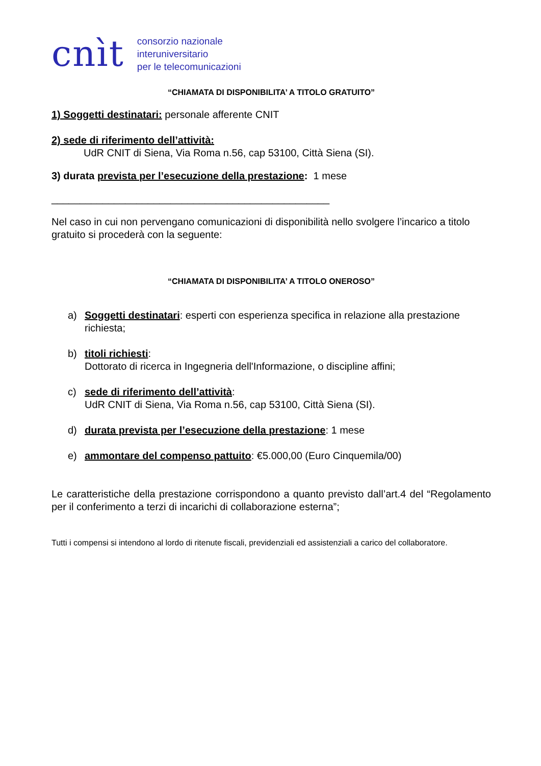cnìt
consorzio nazionale
interuniversitario
per le telecomunicazioni
“CHIAMATA DI DISPONIBILITA’ A TITOLO GRATUITO”
1) Soggetti destinatari: personale afferente CNIT
2) sede di riferimento dell’attività:
UdR CNIT di Siena, Via Roma n.56, cap 53100, Città Siena (SI).
3) durata prevista per l’esecuzione della prestazione: 1 mese
_________________________________________________
Nel caso in cui non pervengano comunicazioni di disponibilità nello svolgere l’incarico a titolo gratuito si procederà con la seguente:
“CHIAMATA DI DISPONIBILITA’ A TITOLO ONEROSO”
a) Soggetti destinatari: esperti con esperienza specifica in relazione alla prestazione richiesta;
b) titoli richiesti:
Dottorato di ricerca in Ingegneria dell'Informazione, o discipline affini;
c) sede di riferimento dell’attività:
UdR CNIT di Siena, Via Roma n.56, cap 53100, Città Siena (SI).
d) durata prevista per l’esecuzione della prestazione: 1 mese
e) ammontare del compenso pattuito: €5.000,00 (Euro Cinquemila/00)
Le caratteristiche della prestazione corrispondono a quanto previsto dall’art.4 del “Regolamento per il conferimento a terzi di incarichi di collaborazione esterna”;
Tutti i compensi si intendono al lordo di ritenute fiscali, previdenziali ed assistenziali a carico del collaboratore.